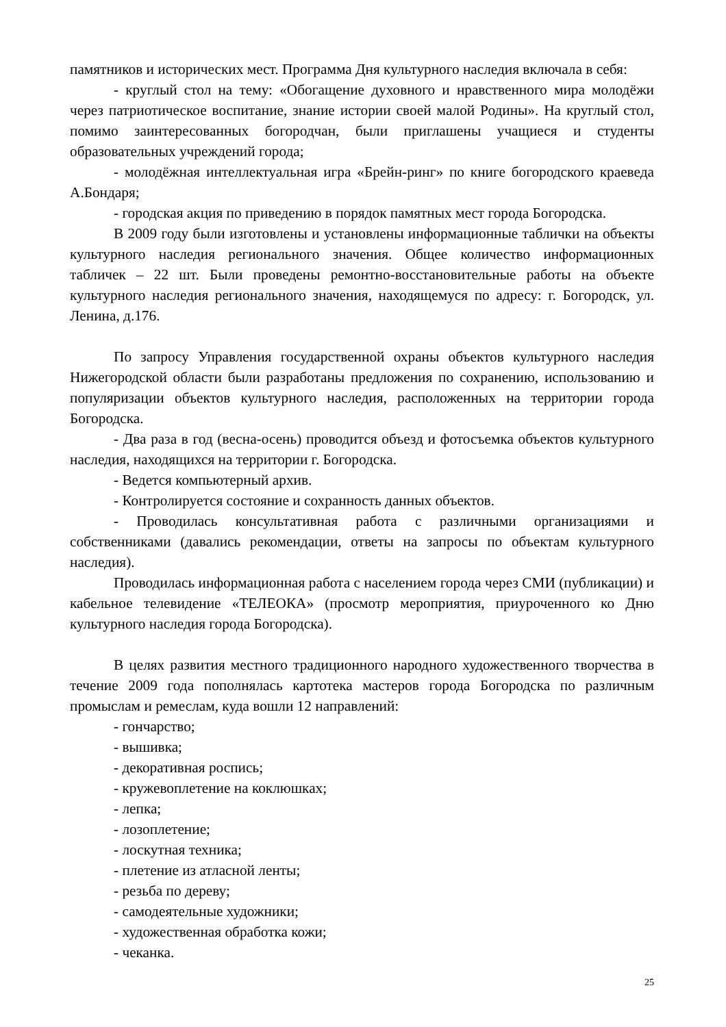памятников и исторических мест. Программа Дня культурного наследия включала в себя:
- круглый стол на тему: «Обогащение духовного и нравственного мира молодёжи через патриотическое воспитание, знание истории своей малой Родины». На круглый стол, помимо заинтересованных богородчан, были приглашены учащиеся и студенты образовательных учреждений города;
- молодёжная интеллектуальная игра «Брейн-ринг» по книге богородского краеведа А.Бондаря;
- городская акция по приведению в порядок памятных мест города Богородска.
В 2009 году были изготовлены и установлены информационные таблички на объекты культурного наследия регионального значения. Общее количество информационных табличек – 22 шт. Были проведены ремонтно-восстановительные работы на объекте культурного наследия регионального значения, находящемуся по адресу: г. Богородск, ул. Ленина, д.176.
По запросу Управления государственной охраны объектов культурного наследия Нижегородской области были разработаны предложения по сохранению, использованию и популяризации объектов культурного наследия, расположенных на территории города Богородска.
- Два раза в год (весна-осень) проводится объезд и фотосъемка объектов культурного наследия, находящихся на территории г. Богородска.
- Ведется компьютерный архив.
- Контролируется состояние и сохранность данных объектов.
- Проводилась консультативная работа с различными организациями и собственниками (давались рекомендации, ответы на запросы по объектам культурного наследия).
Проводилась информационная работа с населением города через СМИ (публикации) и кабельное телевидение «ТЕЛЕОКА» (просмотр мероприятия, приуроченного ко Дню культурного наследия города Богородска).
В целях развития местного традиционного народного художественного творчества в течение 2009 года пополнялась картотека мастеров города Богородска по различным промыслам и ремеслам, куда вошли 12 направлений:
- гончарство;
- вышивка;
- декоративная роспись;
- кружевоплетение на коклюшках;
- лепка;
- лозоплетение;
- лоскутная техника;
- плетение из атласной ленты;
- резьба по дереву;
- самодеятельные художники;
- художественная обработка кожи;
- чеканка.
25